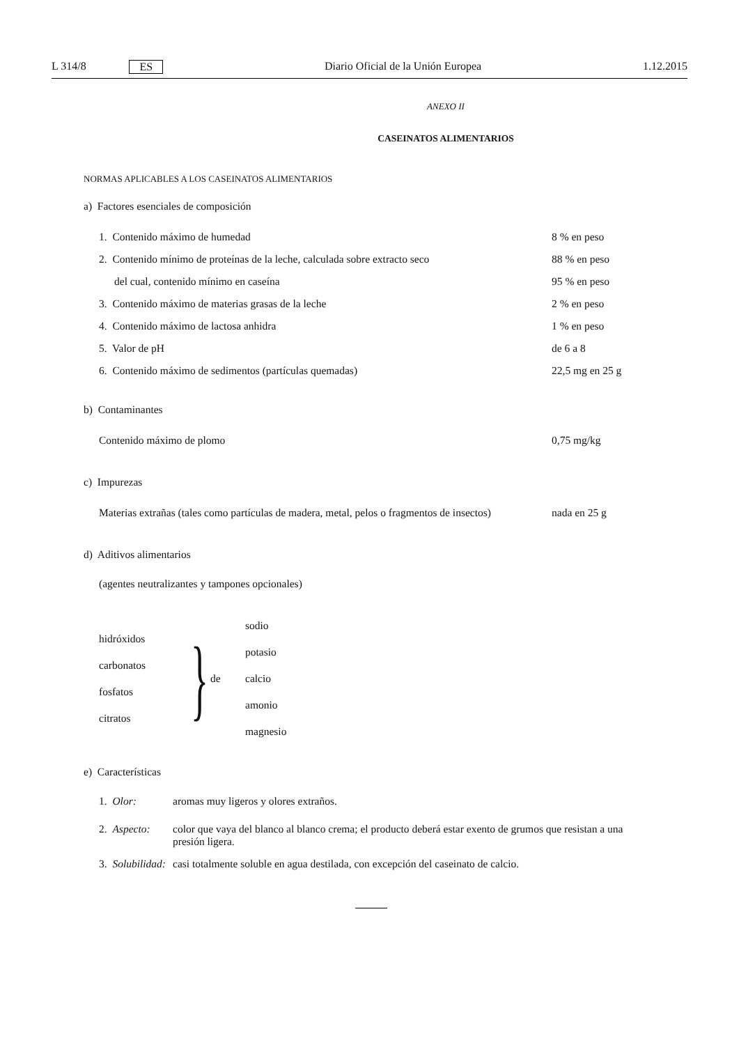L 314/8 ES Diario Oficial de la Unión Europea 1.12.2015
ANEXO II
CASEINATOS ALIMENTARIOS
NORMAS APLICABLES A LOS CASEINATOS ALIMENTARIOS
a) Factores esenciales de composición
| 1. Contenido máximo de humedad | 8 % en peso |
| 2. Contenido mínimo de proteínas de la leche, calculada sobre extracto seco | 88 % en peso |
| del cual, contenido mínimo en caseína | 95 % en peso |
| 3. Contenido máximo de materias grasas de la leche | 2 % en peso |
| 4. Contenido máximo de lactosa anhidra | 1 % en peso |
| 5. Valor de pH | de 6 a 8 |
| 6. Contenido máximo de sedimentos (partículas quemadas) | 22,5 mg en 25 g |
b) Contaminantes
| Contenido máximo de plomo | 0,75 mg/kg |
c) Impurezas
| Materias extrañas (tales como partículas de madera, metal, pelos o fragmentos de insectos) | nada en 25 g |
d) Aditivos alimentarios
(agentes neutralizantes y tampones opcionales)
hidróxidos
carbonatos
fosfatos
citratos
}
de
sodio
potasio
calcio
amonio
magnesio
e) Características
| 1. Olor: | aromas muy ligeros y olores extraños. |
| 2. Aspecto: | color que vaya del blanco al blanco crema; el producto deberá estar exento de grumos que resistan a una presión ligera. |
| 3. Solubilidad: | casi totalmente soluble en agua destilada, con excepción del caseinato de calcio. |